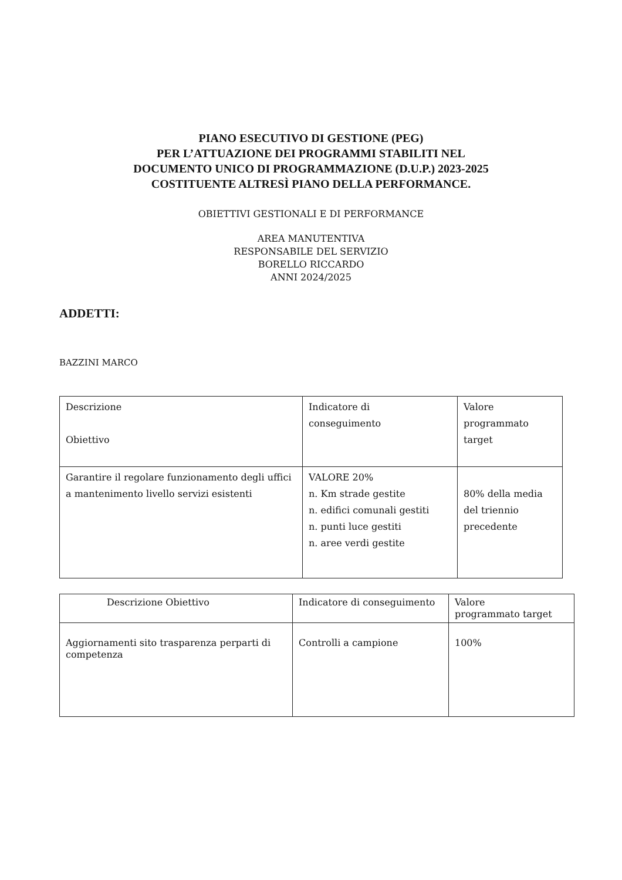PIANO ESECUTIVO DI GESTIONE (PEG)
PER L’ATTUAZIONE DEI PROGRAMMI STABILITI NEL
DOCUMENTO UNICO DI PROGRAMMAZIONE (D.U.P.) 2023-2025
COSTITUENTE ALTRESÌ PIANO DELLA PERFORMANCE.
OBIETTIVI GESTIONALI E DI PERFORMANCE
AREA MANUTENTIVA
RESPONSABILE DEL SERVIZIO
BORELLO RICCARDO
ANNI 2024/2025
ADDETTI:
BAZZINI MARCO
| Descrizione Obiettivo | Indicatore di conseguimento | Valore programmato target |
| Garantire il regolare funzionamento degli uffici a mantenimento livello servizi esistenti | VALORE 20% n. Km strade gestite n. edifici comunali gestiti n. punti luce gestiti n. aree verdi gestite | 80% della media del triennio precedente |
| Descrizione Obiettivo | Indicatore di conseguimento | Valore programmato target |
| Aggiornamenti sito trasparenza perparti di competenza | Controlli a campione | 100% |